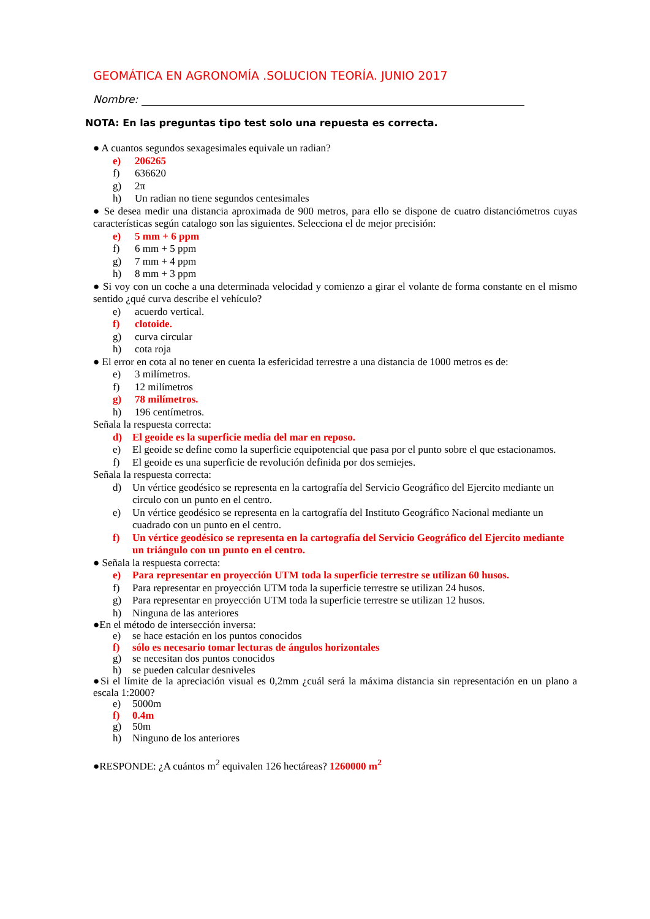GEOMÁTICA EN AGRONOMÍA .SOLUCION TEORÍA. JUNIO 2017
Nombre:
NOTA: En las preguntas tipo test solo una repuesta es correcta.
● A cuantos segundos sexagesimales equivale un radian?
e) 206265
f) 636620
g) 2π
h) Un radian no tiene segundos centesimales
● Se desea medir una distancia aproximada de 900 metros, para ello se dispone de cuatro distanciómetros cuyas características según catalogo son las siguientes. Selecciona el de mejor precisión:
e) 5 mm + 6 ppm
f) 6 mm + 5 ppm
g) 7 mm + 4 ppm
h) 8 mm + 3 ppm
● Si voy con un coche a una determinada velocidad y comienzo a girar el volante de forma constante en el mismo sentido ¿qué curva describe el vehículo?
e) acuerdo vertical.
f) clotoide.
g) curva circular
h) cota roja
● El error en cota al no tener en cuenta la esfericidad terrestre a una distancia de 1000 metros es de:
e) 3 milímetros.
f) 12 milímetros
g) 78 milímetros.
h) 196 centímetros.
Señala la respuesta correcta:
d) El geoide es la superficie media del mar en reposo.
e) El geoide se define como la superficie equipotencial que pasa por el punto sobre el que estacionamos.
f) El geoide es una superficie de revolución definida por dos semiejes.
Señala la respuesta correcta:
d) Un vértice geodésico se representa en la cartografía del Servicio Geográfico del Ejercito mediante un circulo con un punto en el centro.
e) Un vértice geodésico se representa en la cartografía del Instituto Geográfico Nacional mediante un cuadrado con un punto en el centro.
f) Un vértice geodésico se representa en la cartografía del Servicio Geográfico del Ejercito mediante un triángulo con un punto en el centro.
● Señala la respuesta correcta:
e) Para representar en proyección UTM toda la superficie terrestre se utilizan 60 husos.
f) Para representar en proyección UTM toda la superficie terrestre se utilizan 24 husos.
g) Para representar en proyección UTM toda la superficie terrestre se utilizan 12 husos.
h) Ninguna de las anteriores
●En el método de intersección inversa:
e) se hace estación en los puntos conocidos
f) sólo es necesario tomar lecturas de ángulos horizontales
g) se necesitan dos puntos conocidos
h) se pueden calcular desniveles
●Si el límite de la apreciación visual es 0,2mm ¿cuál será la máxima distancia sin representación en un plano a escala 1:2000?
e) 5000m
f) 0.4m
g) 50m
h) Ninguno de los anteriores
●RESPONDE: ¿A cuántos m<sup>2</sup> equivalen 126 hectáreas? 1260000 m<sup>2</sup>